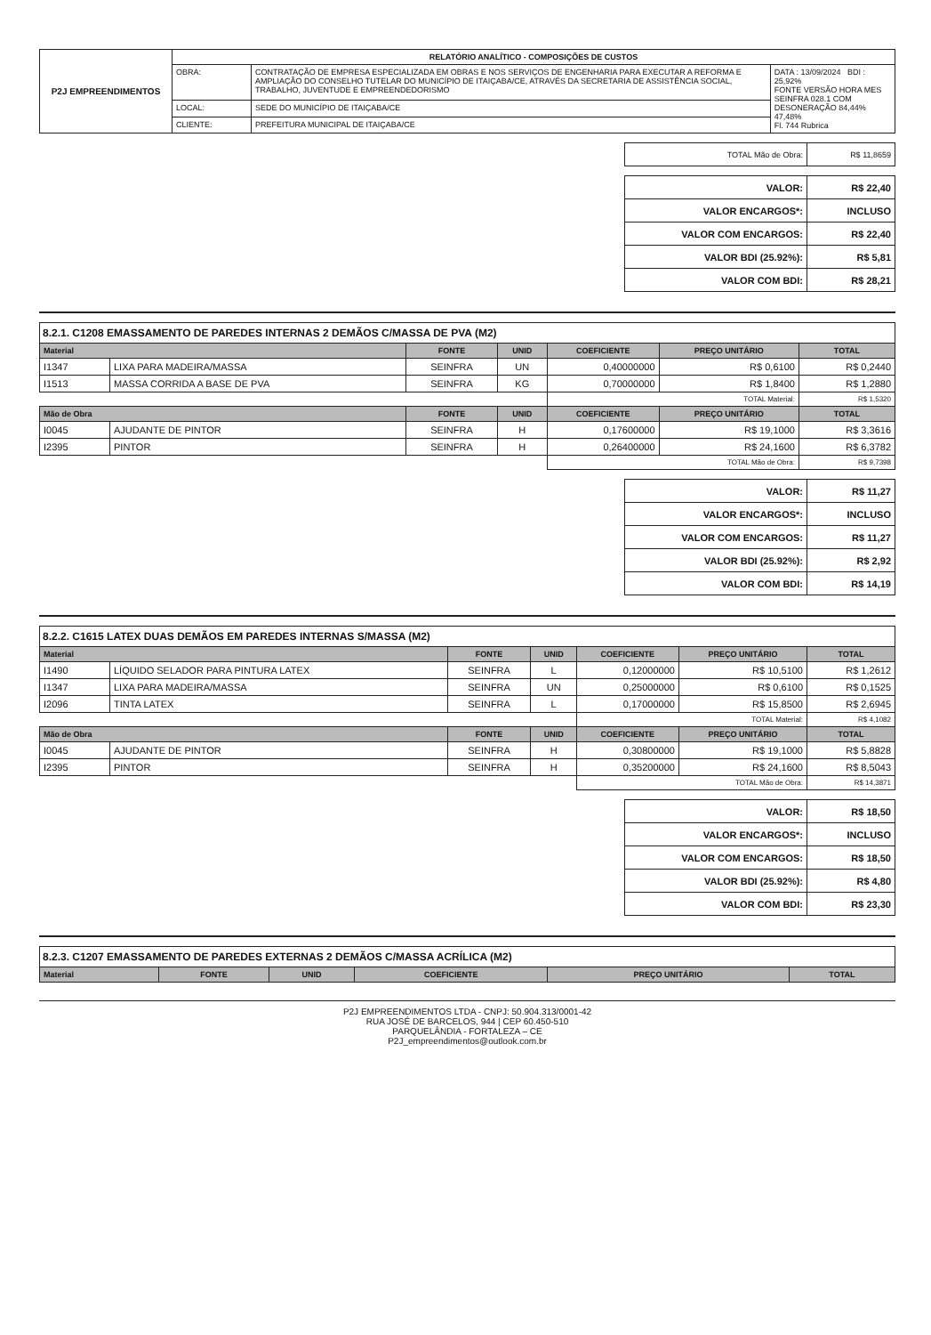| P2J EMPREENDIMENTOS | RELATÓRIO ANALÍTICO - COMPOSIÇÕES DE CUSTOS | | |
| | OBRA: | CONTRATAÇÃO DE EMPRESA ESPECIALIZADA EM OBRAS E NOS SERVIÇOS DE ENGENHARIA PARA EXECUTAR A REFORMA E AMPLIAÇÃO DO CONSELHO TUTELAR DO MUNICÍPIO DE ITAIÇABA/CE, ATRAVÉS DA SECRETARIA DE ASSISTÊNCIA SOCIAL, TRABALHO, JUVENTUDE E EMPREENDEDORISMO | DATA : 13/09/2024 BDI : 25,92% FONTE VERSÃO HORA MES SEINFRA 028.1 COM DESONERAÇÃO 84,44% 47,48% Fl. 744 Rubrica |
| | LOCAL: | SEDE DO MUNICÍPIO DE ITAIÇABA/CE | |
| | CLIENTE: | PREFEITURA MUNICIPAL DE ITAIÇABA/CE | |
| TOTAL Mão de Obra: | R$ 11,8659 |
| VALOR: | R$ 22,40 |
| VALOR ENCARGOS*: | INCLUSO |
| VALOR COM ENCARGOS: | R$ 22,40 |
| VALOR BDI (25.92%): | R$ 5,81 |
| VALOR COM BDI: | R$ 28,21 |
8.2.1. C1208 EMASSAMENTO DE PAREDES INTERNAS 2 DEMÃOS C/MASSA DE PVA (M2)
| Material | | FONTE | UNID | COEFICIENTE | PREÇO UNITÁRIO | TOTAL |
| --- | --- | --- | --- | --- | --- | --- |
| I1347 | LIXA PARA MADEIRA/MASSA | SEINFRA | UN | 0,40000000 | R$ 0,6100 | R$ 0,2440 |
| I1513 | MASSA CORRIDA A BASE DE PVA | SEINFRA | KG | 0,70000000 | R$ 1,8400 | R$ 1,2880 |
| | | | | TOTAL Material: | | R$ 1,5320 |
| Mão de Obra | | FONTE | UNID | COEFICIENTE | PREÇO UNITÁRIO | TOTAL |
| I0045 | AJUDANTE DE PINTOR | SEINFRA | H | 0,17600000 | R$ 19,1000 | R$ 3,3616 |
| I2395 | PINTOR | SEINFRA | H | 0,26400000 | R$ 24,1600 | R$ 6,3782 |
| | | | | TOTAL Mão de Obra: | | R$ 9,7398 |
| VALOR: | R$ 11,27 |
| VALOR ENCARGOS*: | INCLUSO |
| VALOR COM ENCARGOS: | R$ 11,27 |
| VALOR BDI (25.92%): | R$ 2,92 |
| VALOR COM BDI: | R$ 14,19 |
8.2.2. C1615 LATEX DUAS DEMÃOS EM PAREDES INTERNAS S/MASSA (M2)
| Material | | FONTE | UNID | COEFICIENTE | PREÇO UNITÁRIO | TOTAL |
| --- | --- | --- | --- | --- | --- | --- |
| I1490 | LÍQUIDO SELADOR PARA PINTURA LATEX | SEINFRA | L | 0,12000000 | R$ 10,5100 | R$ 1,2612 |
| I1347 | LIXA PARA MADEIRA/MASSA | SEINFRA | UN | 0,25000000 | R$ 0,6100 | R$ 0,1525 |
| I2096 | TINTA LATEX | SEINFRA | L | 0,17000000 | R$ 15,8500 | R$ 2,6945 |
| | | | | TOTAL Material: | | R$ 4,1082 |
| Mão de Obra | | FONTE | UNID | COEFICIENTE | PREÇO UNITÁRIO | TOTAL |
| I0045 | AJUDANTE DE PINTOR | SEINFRA | H | 0,30800000 | R$ 19,1000 | R$ 5,8828 |
| I2395 | PINTOR | SEINFRA | H | 0,35200000 | R$ 24,1600 | R$ 8,5043 |
| | | | | TOTAL Mão de Obra: | | R$ 14,3871 |
| VALOR: | R$ 18,50 |
| VALOR ENCARGOS*: | INCLUSO |
| VALOR COM ENCARGOS: | R$ 18,50 |
| VALOR BDI (25.92%): | R$ 4,80 |
| VALOR COM BDI: | R$ 23,30 |
8.2.3. C1207 EMASSAMENTO DE PAREDES EXTERNAS 2 DEMÃOS C/MASSA ACRÍLICA (M2)
| Material | FONTE | UNID | COEFICIENTE | PREÇO UNITÁRIO | TOTAL |
| --- | --- | --- | --- | --- | --- |
P2J EMPREENDIMENTOS LTDA - CNPJ: 50.904.313/0001-42
RUA JOSÉ DE BARCELOS, 944 | CEP 60.450-510
PARQUELÂNDIA - FORTALEZA – CE
P2J_empreendimentos@outlook.com.br